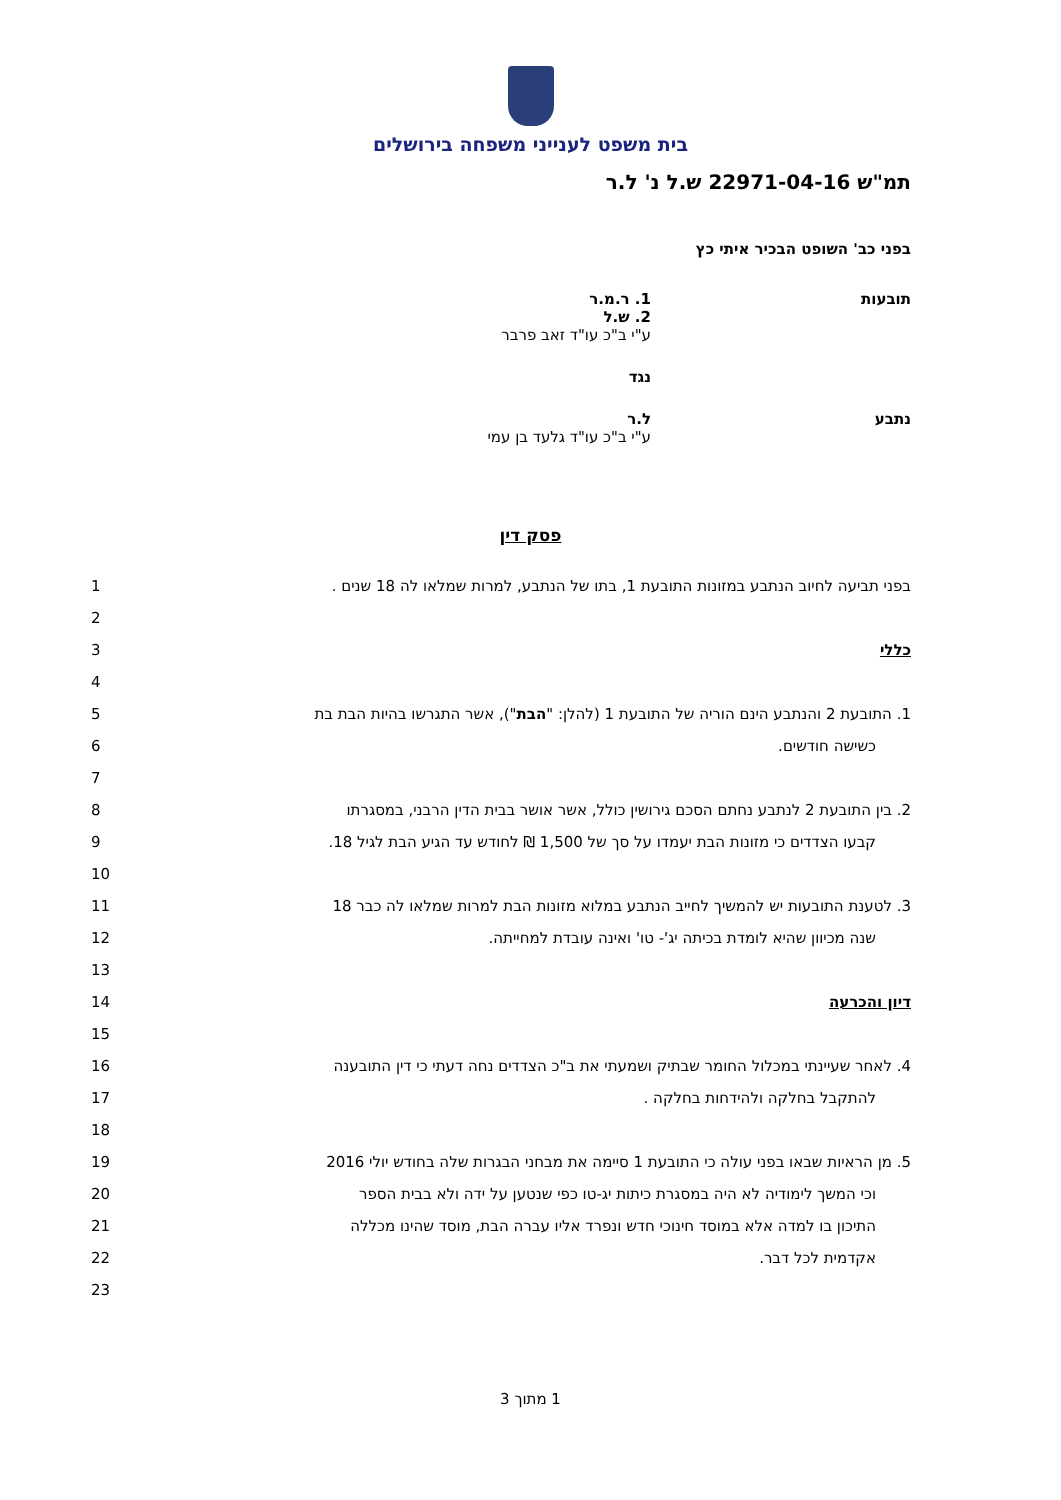בית משפט לענייני משפחה בירושלים
תמ"ש 22971-04-16 ש.ל נ' ל.ר
בפני כב' השופט הבכיר איתי כץ
תובעות 1. ר.מ.ר
2. ש.ל
ע"י ב"כ עו"ד זאב פרבר
נגד
נתבע ל.ר
ע"י ב"כ עו"ד גלעד בן עמי
פסק דין
בפני תביעה לחיוב הנתבע במזונות התובעת 1, בתו של הנתבע, למרות שמלאו לה 18 שנים .
1
2
כללי 3
4
1. התובעת 2 והנתבע הינם הוריה של התובעת 1 (להלן: "הבת"), אשר התגרשו בהיות הבת בת
5
כשישה חודשים. 6
7
2. בין התובעת 2 לנתבע נחתם הסכם גירושין כולל, אשר אושר בבית הדין הרבני, במסגרתו
8
קבעו הצדדים כי מזונות הבת יעמדו על סך של 1,500 ₪ לחודש עד הגיע הבת לגיל 18.
9
10
3. לטענת התובעות יש להמשיך לחייב הנתבע במלוא מזונות הבת למרות שמלאו לה כבר 18
11
שנה מכיוון שהיא לומדת בכיתה יג'- טו' ואינה עובדת למחייתה.
12
13
דיון והכרעה 14
15
4. לאחר שעיינתי במכלול החומר שבתיק ושמעתי את ב"כ הצדדים נחה דעתי כי דין התובענה
16
להתקבל בחלקה ולהידחות בחלקה . 17
18
5. מן הראיות שבאו בפני עולה כי התובעת 1 סיימה את מבחני הבגרות שלה בחודש יולי 2016
19
וכי המשך לימודיה לא היה במסגרת כיתות יג-טו כפי שנטען על ידה ולא בבית הספר
20
התיכון בו למדה אלא במוסד חינוכי חדש ונפרד אליו עברה הבת, מוסד שהינו מכללה
21
אקדמית לכל דבר. 22
23
1 מתוך 3